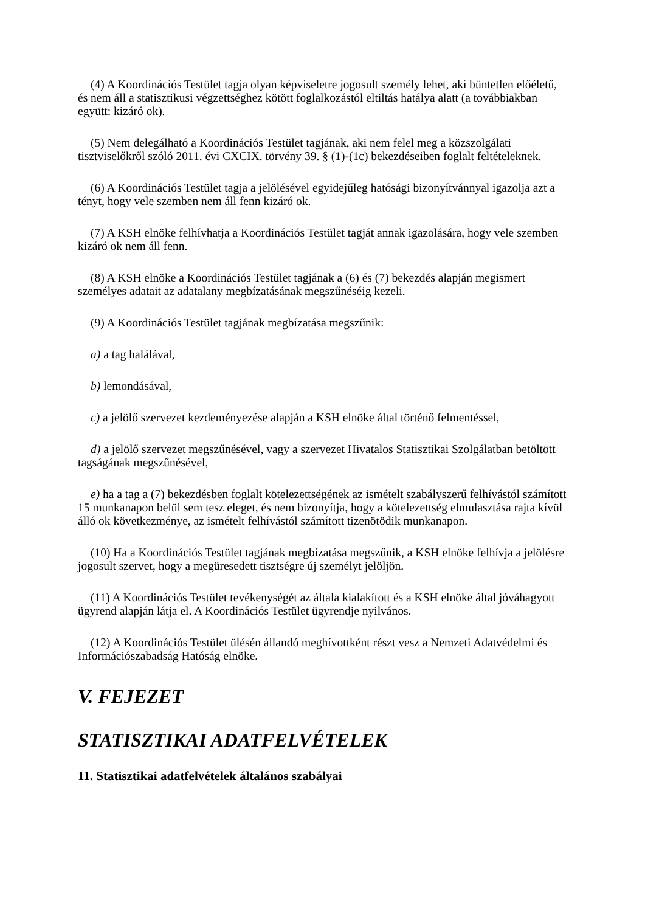(4) A Koordinációs Testület tagja olyan képviseletre jogosult személy lehet, aki büntetlen előéletű, és nem áll a statisztikusi végzettséghez kötött foglalkozástól eltiltás hatálya alatt (a továbbiakban együtt: kizáró ok).
(5) Nem delegálható a Koordinációs Testület tagjának, aki nem felel meg a közszolgálati tisztviselőkről szóló 2011. évi CXCIX. törvény 39. § (1)-(1c) bekezdéseiben foglalt feltételeknek.
(6) A Koordinációs Testület tagja a jelölésével egyidejűleg hatósági bizonyítvánnyal igazolja azt a tényt, hogy vele szemben nem áll fenn kizáró ok.
(7) A KSH elnöke felhívhatja a Koordinációs Testület tagját annak igazolására, hogy vele szemben kizáró ok nem áll fenn.
(8) A KSH elnöke a Koordinációs Testület tagjának a (6) és (7) bekezdés alapján megismert személyes adatait az adatalany megbízatásának megszűnéséig kezeli.
(9) A Koordinációs Testület tagjának megbízatása megszűnik:
a) a tag halálával,
b) lemondásával,
c) a jelölő szervezet kezdeményezése alapján a KSH elnöke által történő felmentéssel,
d) a jelölő szervezet megszűnésével, vagy a szervezet Hivatalos Statisztikai Szolgálatban betöltött tagságának megszűnésével,
e) ha a tag a (7) bekezdésben foglalt kötelezettségének az ismételt szabályszerű felhívástól számított 15 munkanapon belül sem tesz eleget, és nem bizonyítja, hogy a kötelezettség elmulasztása rajta kívül álló ok következménye, az ismételt felhívástól számított tizenötödik munkanapon.
(10) Ha a Koordinációs Testület tagjának megbízatása megszűnik, a KSH elnöke felhívja a jelölésre jogosult szervet, hogy a megüresedett tisztségre új személyt jelöljön.
(11) A Koordinációs Testület tevékenységét az általa kialakított és a KSH elnöke által jóváhagyott ügyrend alapján látja el. A Koordinációs Testület ügyrendje nyilvános.
(12) A Koordinációs Testület ülésén állandó meghívottként részt vesz a Nemzeti Adatvédelmi és Információszabadság Hatóság elnöke.
V. FEJEZET
STATISZTIKAI ADATFELVÉTELEK
11. Statisztikai adatfelvételek általános szabályai